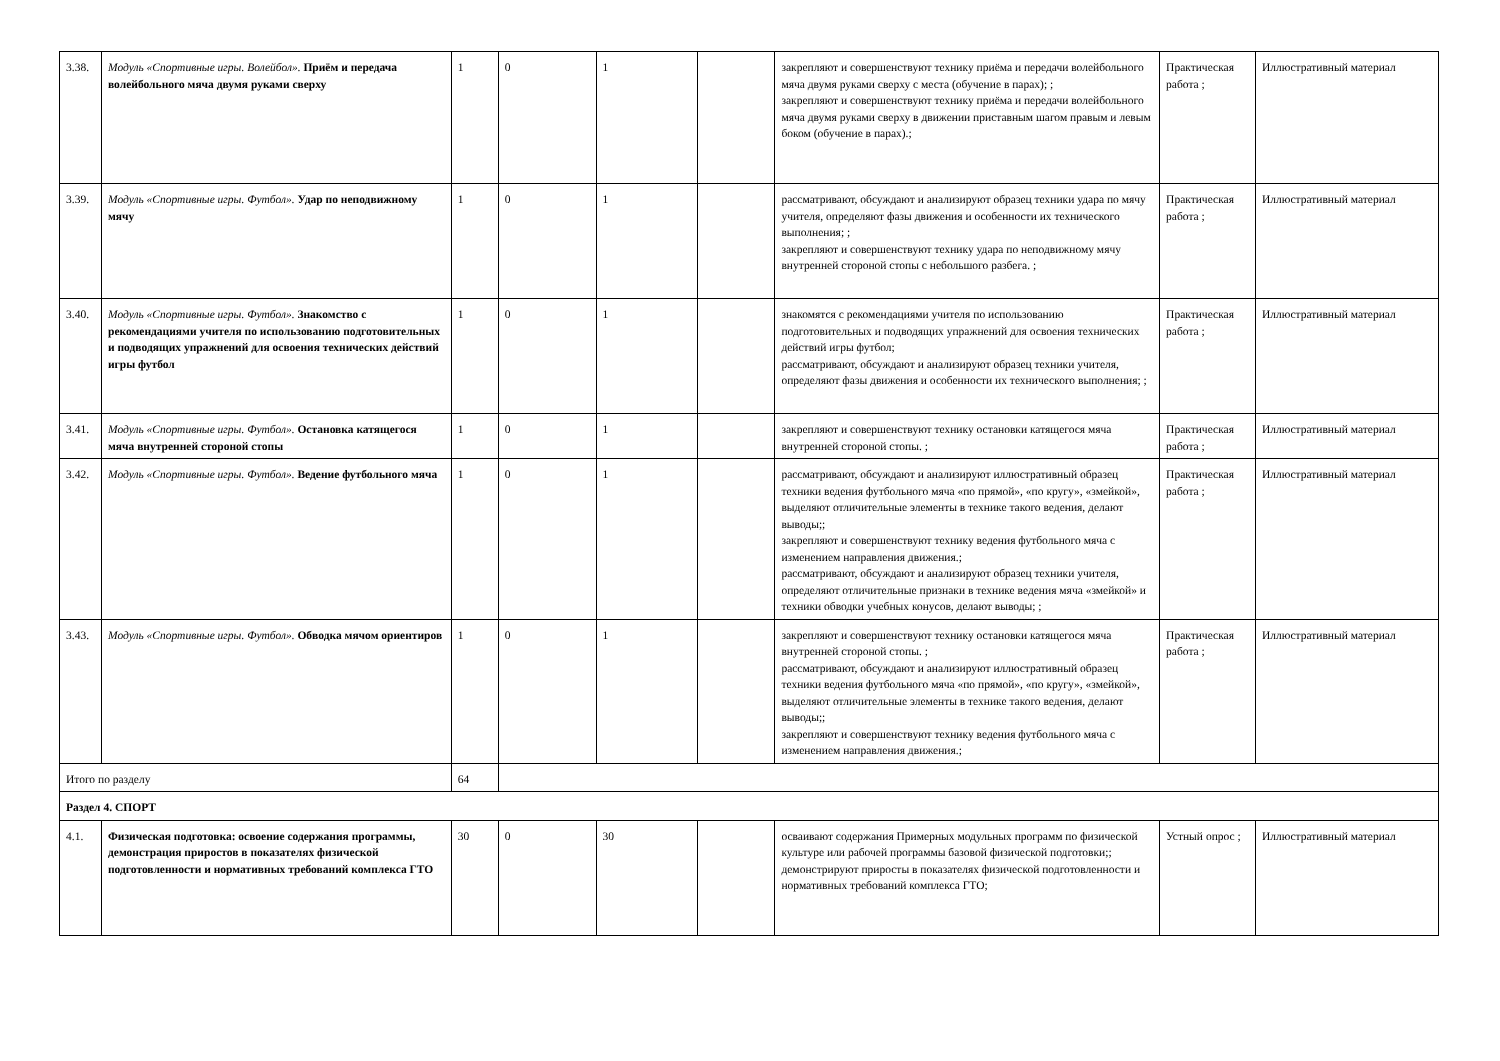| 3.38. | Модуль «Спортивные игры. Волейбол». Приём и передача волейбольного мяча двумя руками сверху | 1 | 0 | 1 | | закрепляют и совершенствуют технику приёма и передачи волейбольного мяча двумя руками сверху с места (обучение в парах); ; закрепляют и совершенствуют технику приёма и передачи волейбольного мяча двумя руками сверху в движении приставным шагом правым и левым боком (обучение в парах).; | Практическая работа ; | Иллюстративный материал |
| 3.39. | Модуль «Спортивные игры. Футбол». Удар по неподвижному мячу | 1 | 0 | 1 | | рассматривают, обсуждают и анализируют образец техники удара по мячу учителя, определяют фазы движения и особенности их технического выполнения; ; закрепляют и совершенствуют технику удара по неподвижному мячу внутренней стороной стопы с небольшого разбега. ; | Практическая работа ; | Иллюстративный материал |
| 3.40. | Модуль «Спортивные игры. Футбол». Знакомство с рекомендациями учителя по использованию подготовительных и подводящих упражнений для освоения технических действий игры футбол | 1 | 0 | 1 | | знакомятся с рекомендациями учителя по использованию подготовительных и подводящих упражнений для освоения технических действий игры футбол; рассматривают, обсуждают и анализируют образец техники учителя, определяют фазы движения и особенности их технического выполнения; ; | Практическая работа ; | Иллюстративный материал |
| 3.41. | Модуль «Спортивные игры. Футбол». Остановка катящегося мяча внутренней стороной стопы | 1 | 0 | 1 | | закрепляют и совершенствуют технику остановки катящегося мяча внутренней стороной стопы. ; | Практическая работа ; | Иллюстративный материал |
| 3.42. | Модуль «Спортивные игры. Футбол». Ведение футбольного мяча | 1 | 0 | 1 | | рассматривают, обсуждают и анализируют иллюстративный образец техники ведения футбольного мяча «по прямой», «по кругу», «змейкой», выделяют отличительные элементы в технике такого ведения, делают выводы;; закрепляют и совершенствуют технику ведения футбольного мяча с изменением направления движения.; рассматривают, обсуждают и анализируют образец техники учителя, определяют отличительные признаки в технике ведения мяча «змейкой» и техники обводки учебных конусов, делают выводы; ; | Практическая работа ; | Иллюстративный материал |
| 3.43. | Модуль «Спортивные игры. Футбол». Обводка мячом ориентиров | 1 | 0 | 1 | | закрепляют и совершенствуют технику остановки катящегося мяча внутренней стороной стопы. ; рассматривают, обсуждают и анализируют иллюстративный образец техники ведения футбольного мяча «по прямой», «по кругу», «змейкой», выделяют отличительные элементы в технике такого ведения, делают выводы;; закрепляют и совершенствуют технику ведения футбольного мяча с изменением направления движения.; | Практическая работа ; | Иллюстративный материал |
| Итого по разделу | | 64 | | | | | | |
| Раздел 4. СПОРТ | | | | | | | | |
| 4.1. | Физическая подготовка: освоение содержания программы, демонстрация приростов в показателях физической подготовленности и нормативных требований комплекса ГТО | 30 | 0 | 30 | | осваивают содержания Примерных модульных программ по физической культуре или рабочей программы базовой физической подготовки;; демонстрируют приросты в показателях физической подготовленности и нормативных требований комплекса ГТО; | Устный опрос ; | Иллюстративный материал |